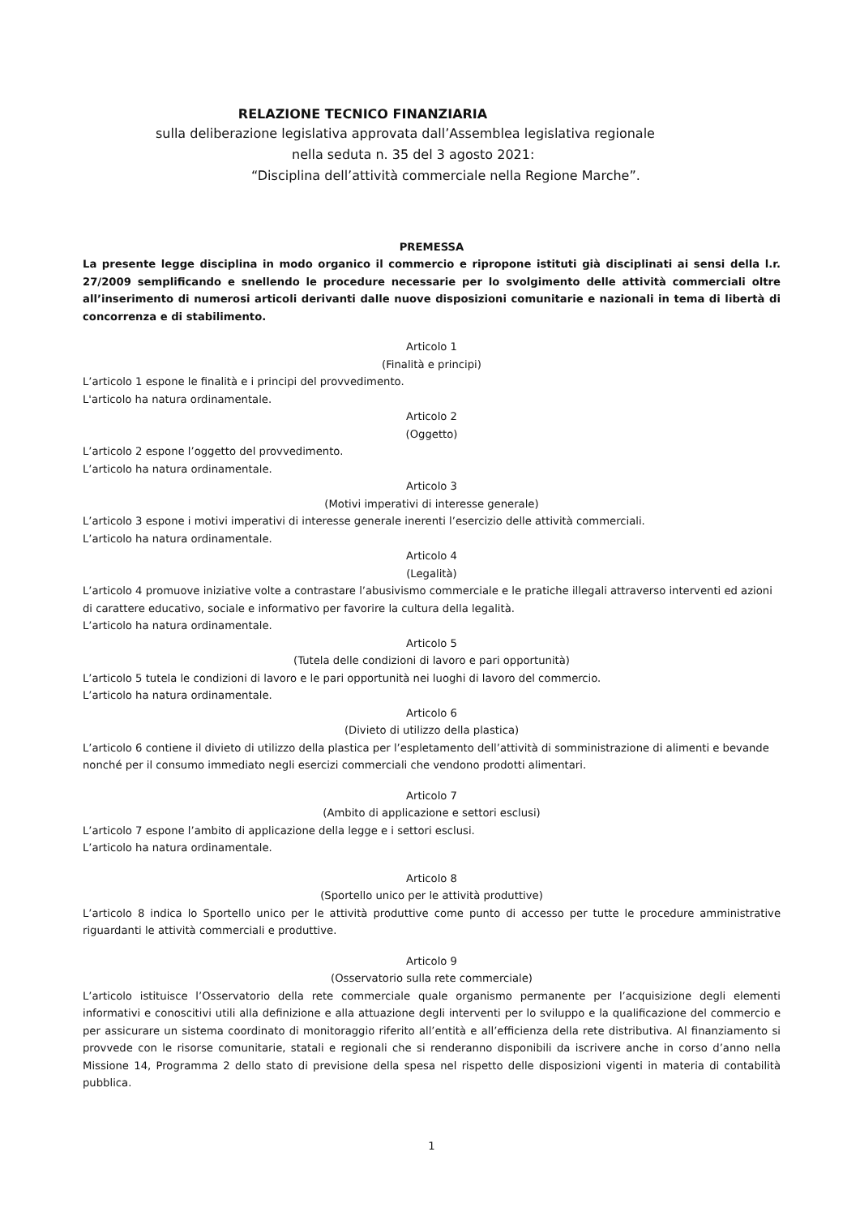RELAZIONE TECNICO FINANZIARIA
sulla deliberazione legislativa approvata dall’Assemblea legislativa regionale
nella seduta n. 35 del 3 agosto 2021:
“Disciplina dell’attività commerciale nella Regione Marche”.
PREMESSA
La presente legge disciplina in modo organico il commercio e ripropone istituti già disciplinati ai sensi della l.r. 27/2009 semplificando e snellendo le procedure necessarie per lo svolgimento delle attività commerciali oltre all’inserimento di numerosi articoli derivanti dalle nuove disposizioni comunitarie e nazionali in tema di libertà di concorrenza e di stabilimento.
Articolo 1
(Finalità e principi)
L’articolo 1 espone le finalità e i principi del provvedimento.
L'articolo ha natura ordinamentale.
Articolo 2
(Oggetto)
L’articolo 2 espone l’oggetto del provvedimento.
L’articolo ha natura ordinamentale.
Articolo 3
(Motivi imperativi di interesse generale)
L’articolo 3 espone i motivi imperativi di interesse generale inerenti l’esercizio delle attività commerciali.
L’articolo ha natura ordinamentale.
Articolo 4
(Legalità)
L’articolo 4 promuove iniziative volte a contrastare l’abusivismo commerciale e le pratiche illegali attraverso interventi ed azioni di carattere educativo, sociale e informativo per favorire la cultura della legalità.
L’articolo ha natura ordinamentale.
Articolo 5
(Tutela delle condizioni di lavoro e pari opportunità)
L’articolo 5 tutela le condizioni di lavoro e le pari opportunità nei luoghi di lavoro del commercio.
L’articolo ha natura ordinamentale.
Articolo 6
(Divieto di utilizzo della plastica)
L’articolo 6 contiene il divieto di utilizzo della plastica per l’espletamento dell’attività di somministrazione di alimenti e bevande nonché per il consumo immediato negli esercizi commerciali che vendono prodotti alimentari.
Articolo 7
(Ambito di applicazione e settori esclusi)
L’articolo 7 espone l’ambito di applicazione della legge e i settori esclusi.
L’articolo ha natura ordinamentale.
Articolo 8
(Sportello unico per le attività produttive)
L’articolo 8 indica lo Sportello unico per le attività produttive come punto di accesso per tutte le procedure amministrative riguardanti le attività commerciali e produttive.
Articolo 9
(Osservatorio sulla rete commerciale)
L’articolo istituisce l’Osservatorio della rete commerciale quale organismo permanente per l’acquisizione degli elementi informativi e conoscitivi utili alla definizione e alla attuazione degli interventi per lo sviluppo e la qualificazione del commercio e per assicurare un sistema coordinato di monitoraggio riferito all’entità e all’efficienza della rete distributiva. Al finanziamento si provvede con le risorse comunitarie, statali e regionali che si renderanno disponibili da iscrivere anche in corso d’anno nella Missione 14, Programma 2 dello stato di previsione della spesa nel rispetto delle disposizioni vigenti in materia di contabilità pubblica.
1